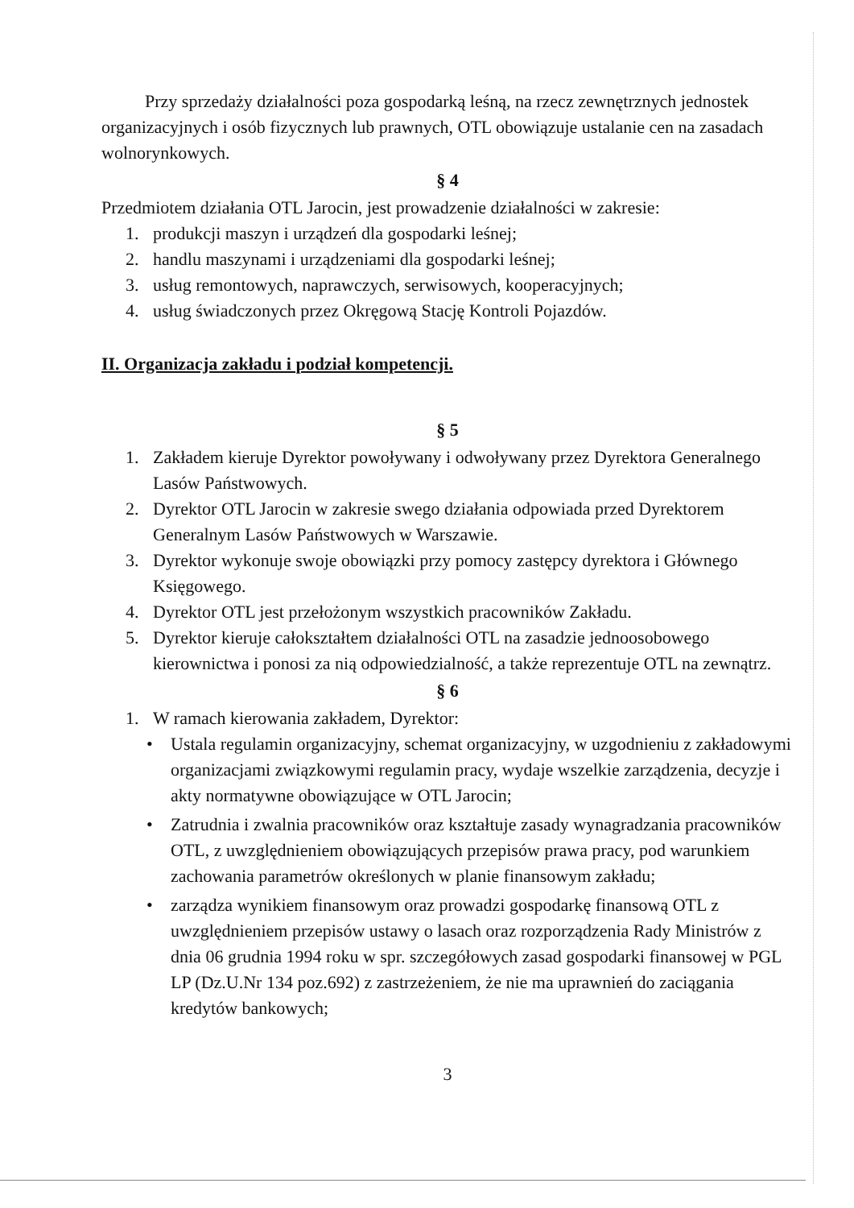Przy sprzedaży działalności poza gospodarką leśną, na rzecz zewnętrznych jednostek organizacyjnych i osób fizycznych lub prawnych, OTL obowiązuje ustalanie cen na zasadach wolnorynkowych.
§ 4
Przedmiotem działania OTL Jarocin, jest prowadzenie działalności w zakresie:
1. produkcji maszyn i urządzeń dla gospodarki leśnej;
2. handlu maszynami i urządzeniami dla gospodarki leśnej;
3. usług remontowych, naprawczych, serwisowych, kooperacyjnych;
4. usług świadczonych przez Okręgową Stację Kontroli Pojazdów.
II. Organizacja zakładu i podział kompetencji.
§ 5
1. Zakładem kieruje Dyrektor powoływany i odwoływany przez Dyrektora Generalnego Lasów Państwowych.
2. Dyrektor OTL Jarocin w zakresie swego działania odpowiada przed Dyrektorem Generalnym Lasów Państwowych w Warszawie.
3. Dyrektor wykonuje swoje obowiązki przy pomocy zastępcy dyrektora i Głównego Księgowego.
4. Dyrektor OTL jest przełożonym wszystkich pracowników Zakładu.
5. Dyrektor kieruje całokształtem działalności OTL na zasadzie jednoosobowego kierownictwa i ponosi za nią odpowiedzialność, a także reprezentuje OTL na zewnątrz.
§ 6
1. W ramach kierowania zakładem, Dyrektor:
• Ustala regulamin organizacyjny, schemat organizacyjny, w uzgodnieniu z zakładowymi organizacjami związkowymi regulamin pracy, wydaje wszelkie zarządzenia, decyzje i akty normatywne obowiązujące w OTL Jarocin;
• Zatrudnia i zwalnia pracowników oraz kształtuje zasady wynagradzania pracowników OTL, z uwzględnieniem obowiązujących przepisów prawa pracy, pod warunkiem zachowania parametrów określonych w planie finansowym zakładu;
• zarządza wynikiem finansowym oraz prowadzi gospodarkę finansową OTL z uwzględnieniem przepisów ustawy o lasach oraz rozporządzenia Rady Ministrów z dnia 06 grudnia 1994 roku w spr. szczegółowych zasad gospodarki finansowej w PGL LP (Dz.U.Nr 134 poz.692) z zastrzeżeniem, że nie ma uprawnień do zaciągania kredytów bankowych;
3